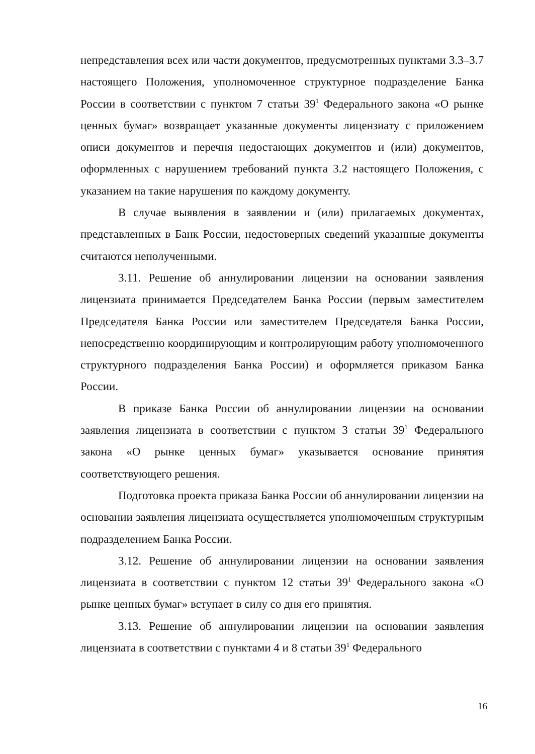непредставления всех или части документов, предусмотренных пунктами 3.3–3.7 настоящего Положения, уполномоченное структурное подразделение Банка России в соответствии с пунктом 7 статьи 39<sup>1</sup> Федерального закона «О рынке ценных бумаг» возвращает указанные документы лицензиату с приложением описи документов и перечня недостающих документов и (или) документов, оформленных с нарушением требований пункта 3.2 настоящего Положения, с указанием на такие нарушения по каждому документу.
В случае выявления в заявлении и (или) прилагаемых документах, представленных в Банк России, недостоверных сведений указанные документы считаются неполученными.
3.11. Решение об аннулировании лицензии на основании заявления лицензиата принимается Председателем Банка России (первым заместителем Председателя Банка России или заместителем Председателя Банка России, непосредственно координирующим и контролирующим работу уполномоченного структурного подразделения Банка России) и оформляется приказом Банка России.
В приказе Банка России об аннулировании лицензии на основании заявления лицензиата в соответствии с пунктом 3 статьи 39<sup>1</sup> Федерального закона «О рынке ценных бумаг» указывается основание принятия соответствующего решения.
Подготовка проекта приказа Банка России об аннулировании лицензии на основании заявления лицензиата осуществляется уполномоченным структурным подразделением Банка России.
3.12. Решение об аннулировании лицензии на основании заявления лицензиата в соответствии с пунктом 12 статьи 39<sup>1</sup> Федерального закона «О рынке ценных бумаг» вступает в силу со дня его принятия.
3.13. Решение об аннулировании лицензии на основании заявления лицензиата в соответствии с пунктами 4 и 8 статьи 39<sup>1</sup> Федерального
16